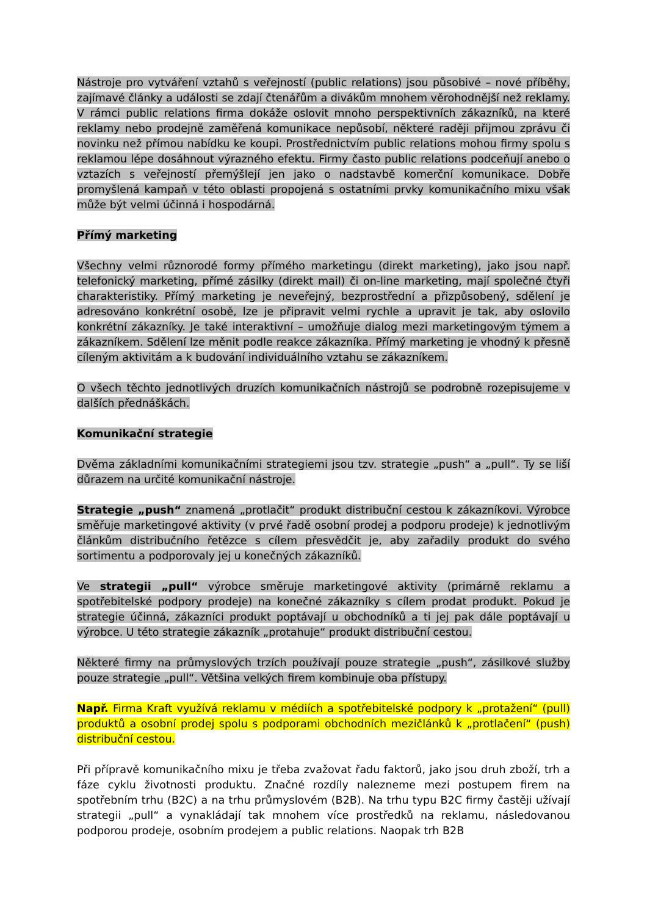Nástroje pro vytváření vztahů s veřejností (public relations) jsou působivé – nové příběhy, zajímavé články a události se zdají čtenářům a divákům mnohem věrohodnější než reklamy. V rámci public relations firma dokáže oslovit mnoho perspektivních zákazníků, na které reklamy nebo prodejně zaměřená komunikace nepůsobí, některé raději přijmou zprávu či novinku než přímou nabídku ke koupi. Prostřednictvím public relations mohou firmy spolu s reklamou lépe dosáhnout výrazného efektu. Firmy často public relations podceňují anebo o vztazích s veřejností přemýšlejí jen jako o nadstavbě komerční komunikace. Dobře promyšlená kampaň v této oblasti propojená s ostatními prvky komunikačního mixu však může být velmi účinná i hospodárná.
Přímý marketing
Všechny velmi různorodé formy přímého marketingu (direkt marketing), jako jsou např. telefonický marketing, přímé zásilky (direkt mail) či on-line marketing, mají společné čtyři charakteristiky. Přímý marketing je neveřejný, bezprostřední a přizpůsobený, sdělení je adresováno konkrétní osobě, lze je připravit velmi rychle a upravit je tak, aby oslovilo konkrétní zákazníky. Je také interaktivní – umožňuje dialog mezi marketingovým týmem a zákazníkem. Sdělení lze měnit podle reakce zákazníka. Přímý marketing je vhodný k přesně cíleným aktivitám a k budování individuálního vztahu se zákazníkem.
O všech těchto jednotlivých druzích komunikačních nástrojů se podrobně rozepisujeme v dalších přednáškách.
Komunikační strategie
Dvěma základními komunikačními strategiemi jsou tzv. strategie „push“ a „pull“. Ty se liší důrazem na určité komunikační nástroje.
Strategie „push“ znamená „protlačit“ produkt distribuční cestou k zákazníkovi. Výrobce směřuje marketingové aktivity (v prvé řadě osobní prodej a podporu prodeje) k jednotlivým článkům distribučního řetězce s cílem přesvědčit je, aby zařadily produkt do svého sortimentu a podporovaly jej u konečných zákazníků.
Ve strategii „pull“ výrobce směruje marketingové aktivity (primárně reklamu a spotřebitelské podpory prodeje) na konečné zákazníky s cílem prodat produkt. Pokud je strategie účinná, zákazníci produkt poptávají u obchodníků a ti jej pak dále poptávají u výrobce. U této strategie zákazník „protahuje“ produkt distribuční cestou.
Některé firmy na průmyslových trzích používají pouze strategie „push“, zásilkové služby pouze strategie „pull“. Většina velkých firem kombinuje oba přístupy.
Např. Firma Kraft využívá reklamu v médiích a spotřebitelské podpory k „protažení“ (pull) produktů a osobní prodej spolu s podporami obchodních mezičlánků k „protlačení“ (push) distribuční cestou.
Při přípravě komunikačního mixu je třeba zvažovat řadu faktorů, jako jsou druh zboží, trh a fáze cyklu životnosti produktu. Značné rozdíly nalezneme mezi postupem firem na spotřebním trhu (B2C) a na trhu průmyslovém (B2B). Na trhu typu B2C firmy častěji užívají strategii „pull“ a vynakládají tak mnohem více prostředků na reklamu, následovanou podporou prodeje, osobním prodejem a public relations. Naopak trh B2B